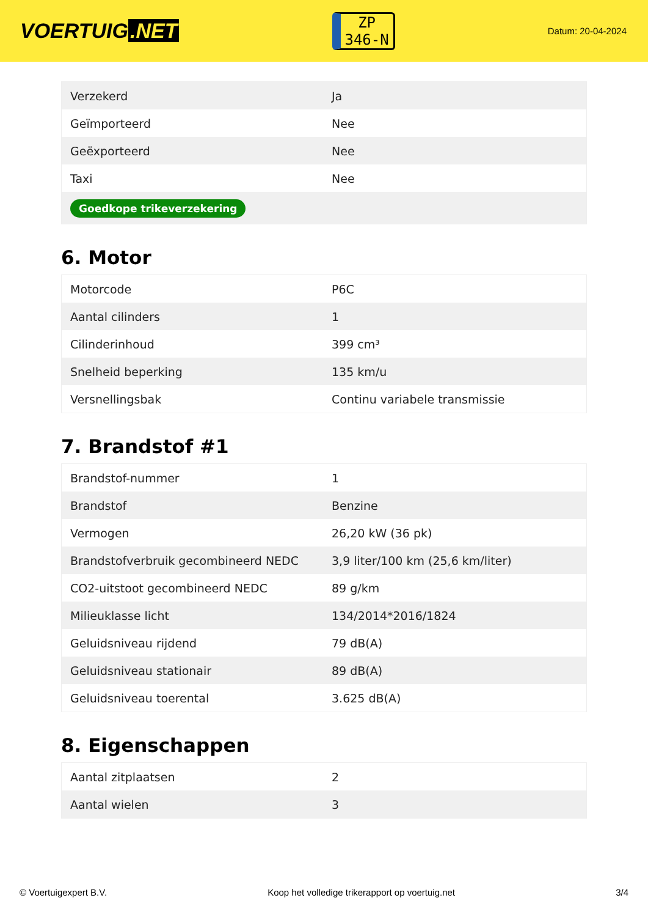VOERTUIG.NET
ZP
346-N
Datum: 20-04-2024
| Verzekerd | Ja |
| Geïmporteerd | Nee |
| Geëxporteerd | Nee |
| Taxi | Nee |
| Goedkope trikeverzekering | |
6. Motor
| Motorcode | P6C |
| Aantal cilinders | 1 |
| Cilinderinhoud | 399 cm³ |
| Snelheid beperking | 135 km/u |
| Versnellingsbak | Continu variabele transmissie |
7. Brandstof #1
| Brandstof-nummer | 1 |
| Brandstof | Benzine |
| Vermogen | 26,20 kW (36 pk) |
| Brandstofverbruik gecombineerd NEDC | 3,9 liter/100 km (25,6 km/liter) |
| CO2-uitstoot gecombineerd NEDC | 89 g/km |
| Milieuklasse licht | 134/2014*2016/1824 |
| Geluidsniveau rijdend | 79 dB(A) |
| Geluidsniveau stationair | 89 dB(A) |
| Geluidsniveau toerental | 3.625 dB(A) |
8. Eigenschappen
| Aantal zitplaatsen | 2 |
| Aantal wielen | 3 |
© Voertuigexpert B.V. Koop het volledige trikerapport op voertuig.net 3/4